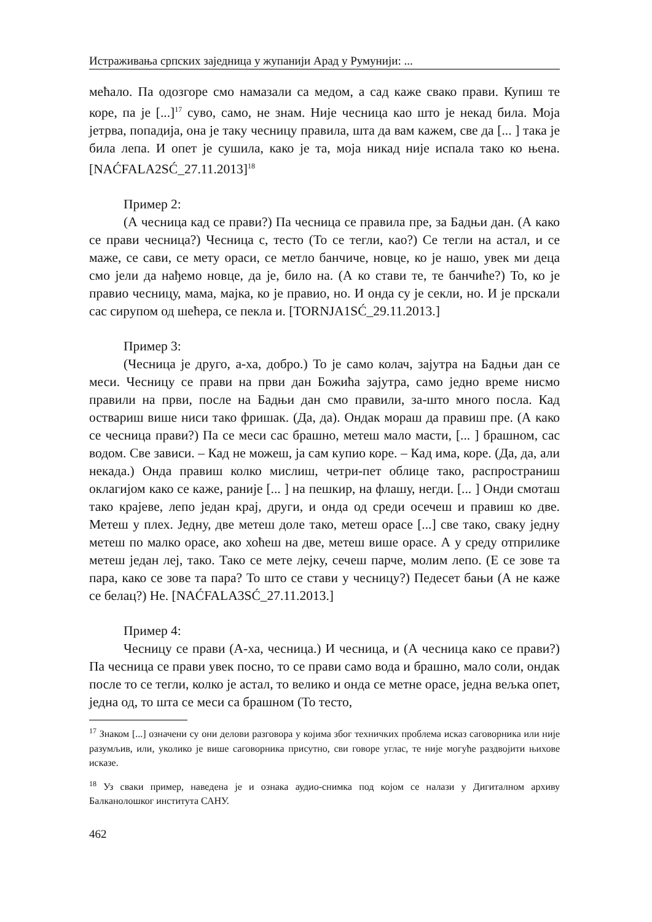Истраживања српских заједница у жупанији Арад у Румунији: ...
мећало. Па одозгоре смо намазали са медом, а сад каже свако прави. Купиш те коре, па је [...]<sup>17</sup> суво, само, не знам. Није чесница као што је некад била. Моја јетрва, попадија, она је таку чесницу правила, шта да вам кажем, све да [... ] така је била лепа. И опет је сушила, како је та, моја никад није испала тако ко њена. [NAĆFALA2SĆ_27.11.2013]<sup>18</sup>
Пример 2:
(А чесница кад се прави?) Па чесница се правила пре, за Бадњи дан. (А како се прави чесница?) Чесница с, тесто (То се тегли, као?) Се тегли на астал, и се маже, се сави, се мету ораси, се метло банчиче, новце, ко је нашо, увек ми деца смо јели да нађемо новце, да је, било на. (А ко стави те, те банчиће?) То, ко је правио чесницу, мама, мајка, ко је правио, но. И онда су је секли, но. И је прскали сас сирупом од шећера, се пекла и. [TORNJA1SĆ_29.11.2013.]
Пример 3:
(Чесница је друго, а-ха, добро.) То је само колач, зајутра на Бадњи дан се меси. Чесницу се прави на први дан Божића зајутра, само једно време нисмо правили на први, после на Бадњи дан смо правили, за-што много посла. Кад оствариш више ниси тако фришак. (Да, да). Ондак мораш да правиш пре. (А како се чесница прави?) Па се меси сас брашно, метеш мало масти, [... ] брашном, сас водом. Све зависи. – Кад не можеш, ја сам купио коре. – Кад има, коре. (Да, да, али некада.) Онда правиш колко мислиш, четри-пет облице тако, распространиш оклагијом како се каже, раније [... ] на пешкир, на флашу, негди. [... ] Онди смоташ тако крајеве, лепо један крај, други, и онда од среди осечеш и правиш ко две. Метеш у плех. Једну, две метеш доле тако, метеш орасе [...] све тако, сваку једну метеш по малко орасе, ако хоћеш на две, метеш више орасе. А у среду отприлике метеш један леј, тако. Тако се мете лејку, сечеш парче, молим лепо. (Е се зове та пара, како се зове та пара? То што се стави у чесницу?) Педесет бањи (А не каже се белац?) Не. [NAĆFALA3SĆ_27.11.2013.]
Пример 4:
Чесницу се прави (А-ха, чесница.) И чесница, и (А чесница како се прави?) Па чесница се прави увек посно, то се прави само вода и брашно, мало соли, ондак после то се тегли, колко је астал, то велико и онда се метне орасе, једна вељка опет, једна од, то шта се меси са брашном (То тесто,
<sup>17</sup> Знаком [...] означени су они делови разговора у којима због техничких проблема исказ саговорника или није разумљив, или, уколико је више саговорника присутно, сви говоре углас, те није могуће раздвојити њихове исказе.
<sup>18</sup> Уз сваки пример, наведена је и ознака аудио-снимка под којом се налази у Дигиталном архиву Балканолошког института САНУ.
462